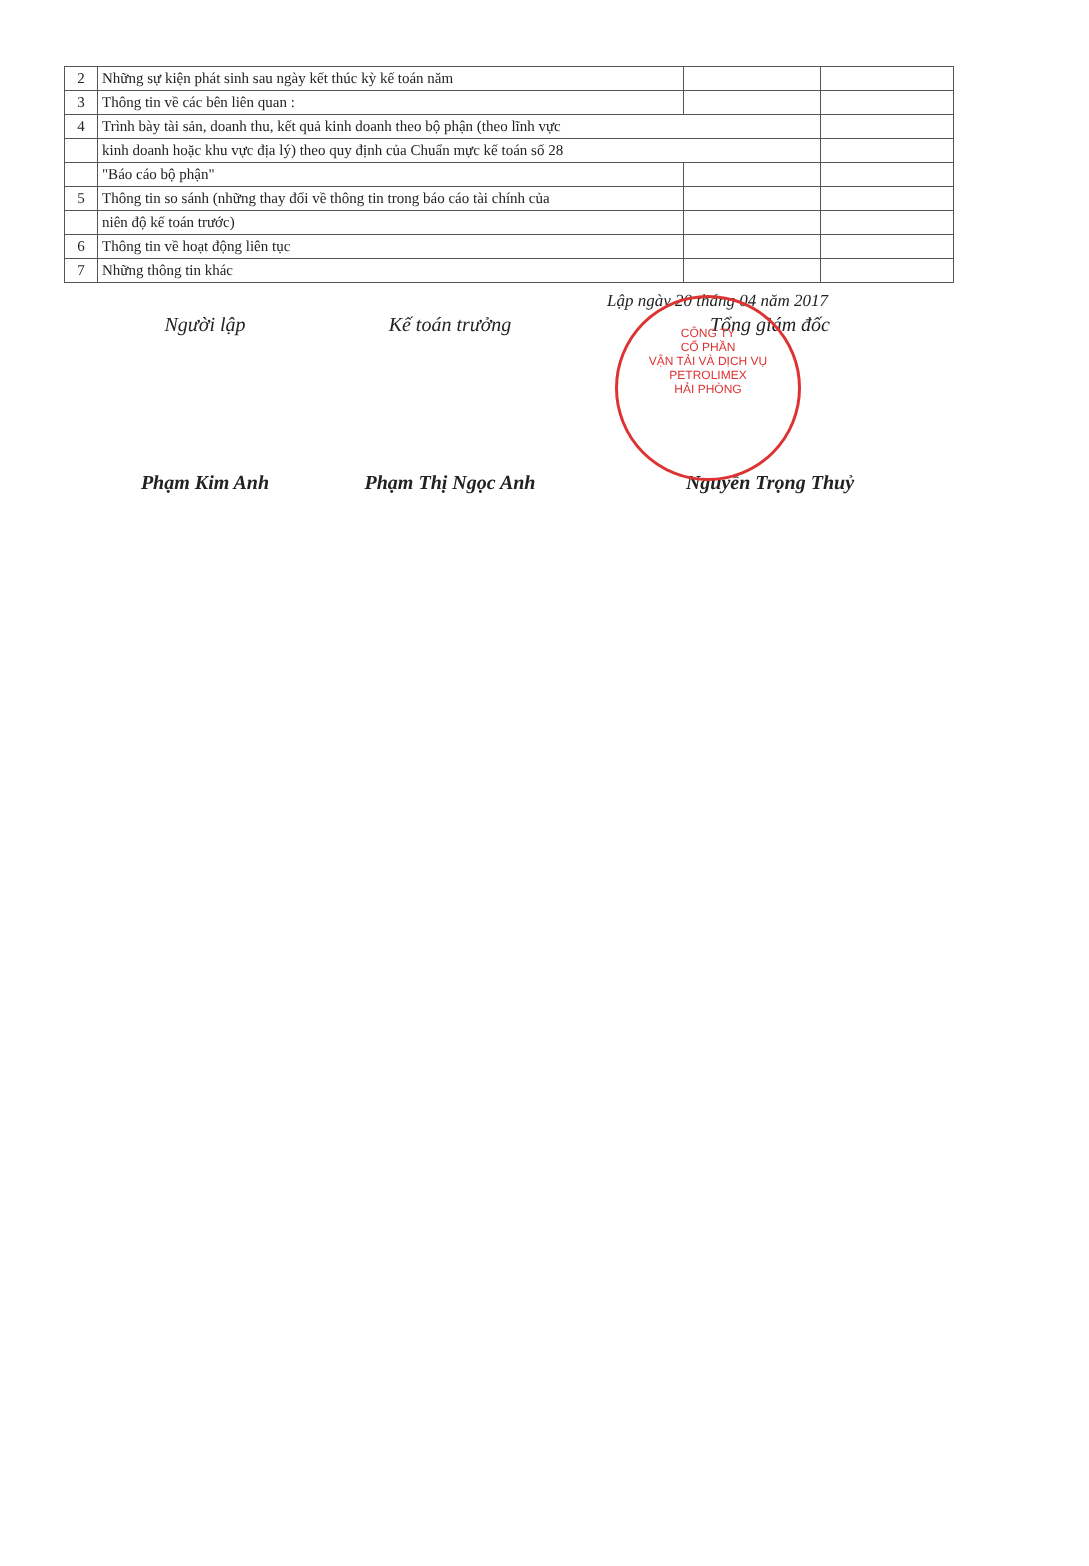| 2 | Những sự kiện phát sinh sau ngày kết thúc kỳ kế toán năm | | |
| 3 | Thông tin về các bên liên quan : | | |
| 4 | Trình bày tài sản, doanh thu, kết quả kinh doanh theo bộ phận (theo lĩnh vực | | |
| | kinh doanh hoặc khu vực địa lý) theo quy định của Chuẩn mực kế toán số 28 | | |
| | "Báo cáo bộ phận" | | |
| 5 | Thông tin so sánh (những thay đổi về thông tin trong báo cáo tài chính của | | |
| | niên độ kế toán trước) | | |
| 6 | Thông tin về hoạt động liên tục | | |
| 7 | Những thông tin khác | | |
Lập ngày 20 tháng 04 năm 2017
Người lập
Phạm Kim Anh
Kế toán trưởng
Phạm Thị Ngọc Anh
Tổng giám đốc
Nguyễn Trọng Thuỷ
CÔNG TY
CỔ PHẦN
VẬN TẢI VÀ DỊCH VỤ
PETROLIMEX
HẢI PHÒNG